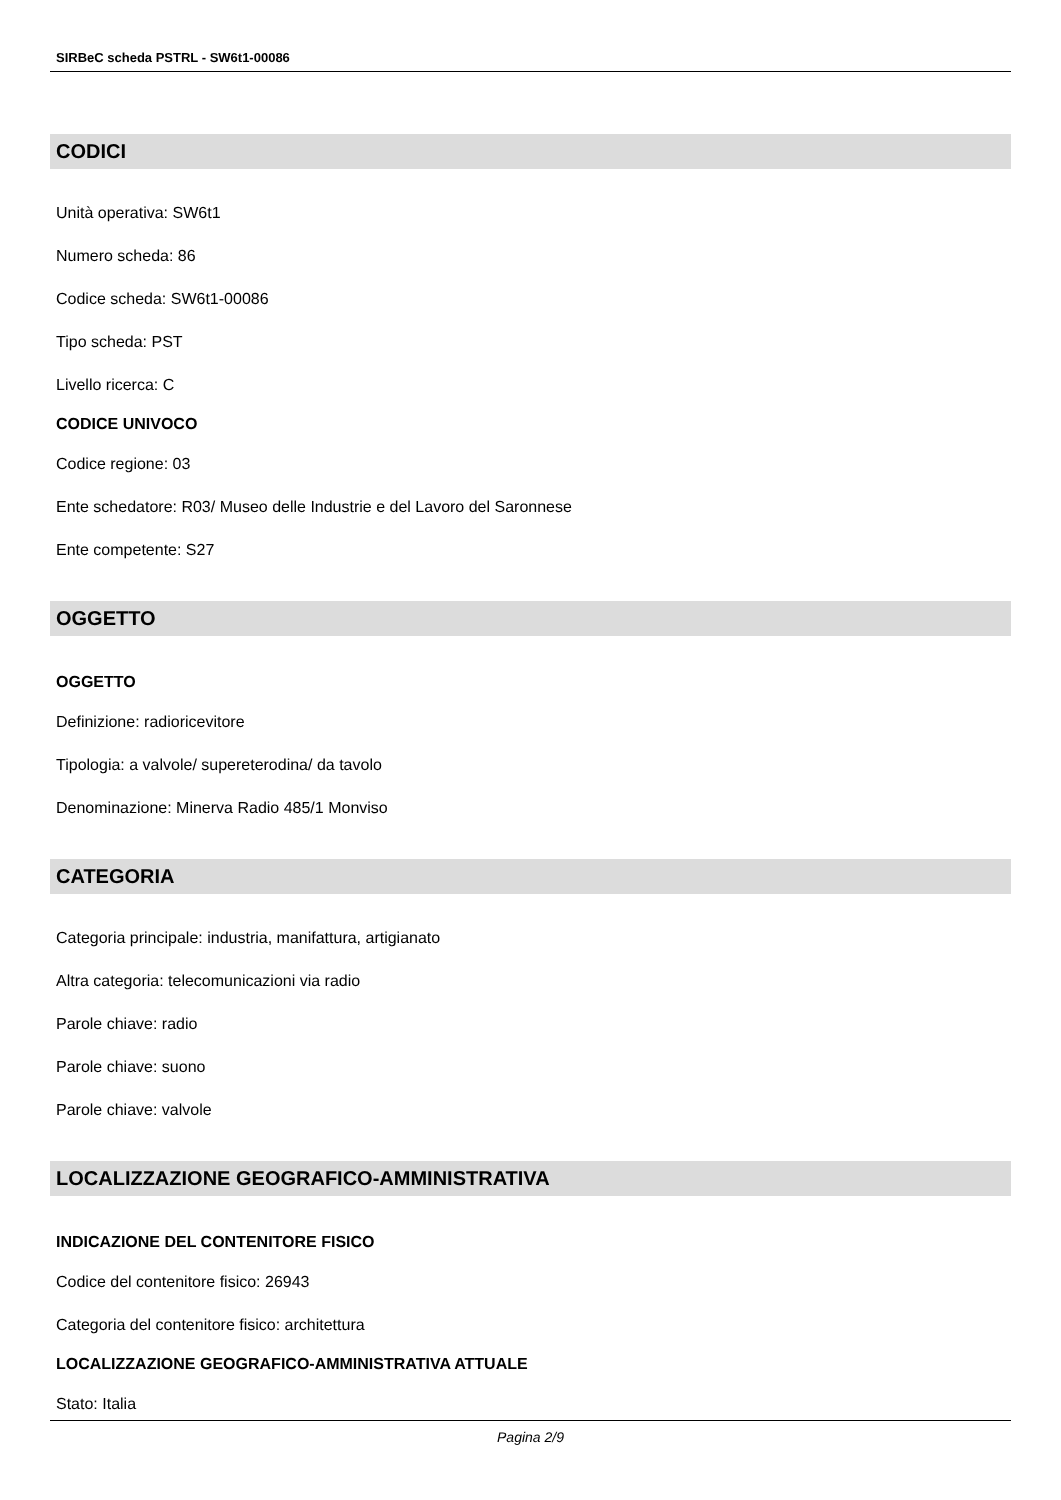SIRBeC scheda PSTRL - SW6t1-00086
CODICI
Unità operativa: SW6t1
Numero scheda: 86
Codice scheda: SW6t1-00086
Tipo scheda: PST
Livello ricerca: C
CODICE UNIVOCO
Codice regione: 03
Ente schedatore: R03/ Museo delle Industrie e del Lavoro del Saronnese
Ente competente: S27
OGGETTO
OGGETTO
Definizione: radioricevitore
Tipologia: a valvole/ supereterodina/ da tavolo
Denominazione: Minerva Radio 485/1 Monviso
CATEGORIA
Categoria principale: industria, manifattura, artigianato
Altra categoria: telecomunicazioni via radio
Parole chiave: radio
Parole chiave: suono
Parole chiave: valvole
LOCALIZZAZIONE GEOGRAFICO-AMMINISTRATIVA
INDICAZIONE DEL CONTENITORE FISICO
Codice del contenitore fisico: 26943
Categoria del contenitore fisico: architettura
LOCALIZZAZIONE GEOGRAFICO-AMMINISTRATIVA ATTUALE
Stato: Italia
Pagina 2/9